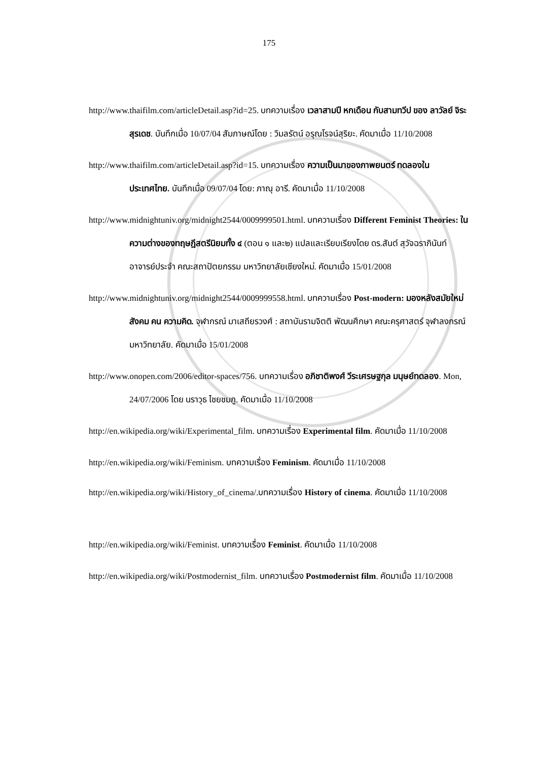175
http://www.thaifilm.com/articleDetail.asp?id=25. บทความเรื่อง เวลาสามปี หกเดือน กับสามทวีป ของ ลาวัลย์ จิระสุรเดช. บันทึกเมื่อ 10/07/04 สัมภาษณ์โดย : วิมลรัตน์ อรุณโรจน์สุริยะ. คัดมาเมื่อ 11/10/2008
http://www.thaifilm.com/articleDetail.asp?id=15. บทความเรื่อง ความเป็นมาของภาพยนตร์ ทดลองในประเทศไทย. บันทึกเมื่อ 09/07/04 โดย: ภาณุ อารี. คัดมาเมื่อ 11/10/2008
http://www.midnightuniv.org/midnight2544/0009999501.html. บทความเรื่อง Different Feminist Theories: ในความต่างของทฤษฎีสตรีนิยมทั้ง ๔ (ตอน ๑ และ๒) แปลและเรียบเรียงโดย ดร.สันต์ สุวัจฉราภินันท์ อาจารย์ประจำ คณะสถาปัตยกรรม มหาวิทยาลัยเชียงใหม่. คัดมาเมื่อ 15/01/2008
http://www.midnightuniv.org/midnight2544/0009999558.html. บทความเรื่อง Post-modern: มองหลังสมัยใหม่ สังคม คน ความคิด. จุฬากรณ์ มาเสถียรวงศ์ : สถาบันรามจิตติ พัฒนศึกษา คณะครุศาสตร์ จุฬาลงกรณ์ มหาวิทยาลัย. คัดมาเมื่อ 15/01/2008
http://www.onopen.com/2006/editor-spaces/756. บทความเรื่อง อภิชาติพงศ์ วีระเศรษฐกุล มนุษย์ทดลอง. Mon, 24/07/2006 โดย นราวุธ ไชยชมภู. คัดมาเมื่อ 11/10/2008
http://en.wikipedia.org/wiki/Experimental_film. บทความเรื่อง Experimental film. คัดมาเมื่อ 11/10/2008
http://en.wikipedia.org/wiki/Feminism. บทความเรื่อง Feminism. คัดมาเมื่อ 11/10/2008
http://en.wikipedia.org/wiki/History_of_cinema/.บทความเรื่อง History of cinema. คัดมาเมื่อ 11/10/2008
http://en.wikipedia.org/wiki/Feminist. บทความเรื่อง Feminist. คัดมาเมื่อ 11/10/2008
http://en.wikipedia.org/wiki/Postmodernist_film. บทความเรื่อง Postmodernist film. คัดมาเมื่อ 11/10/2008